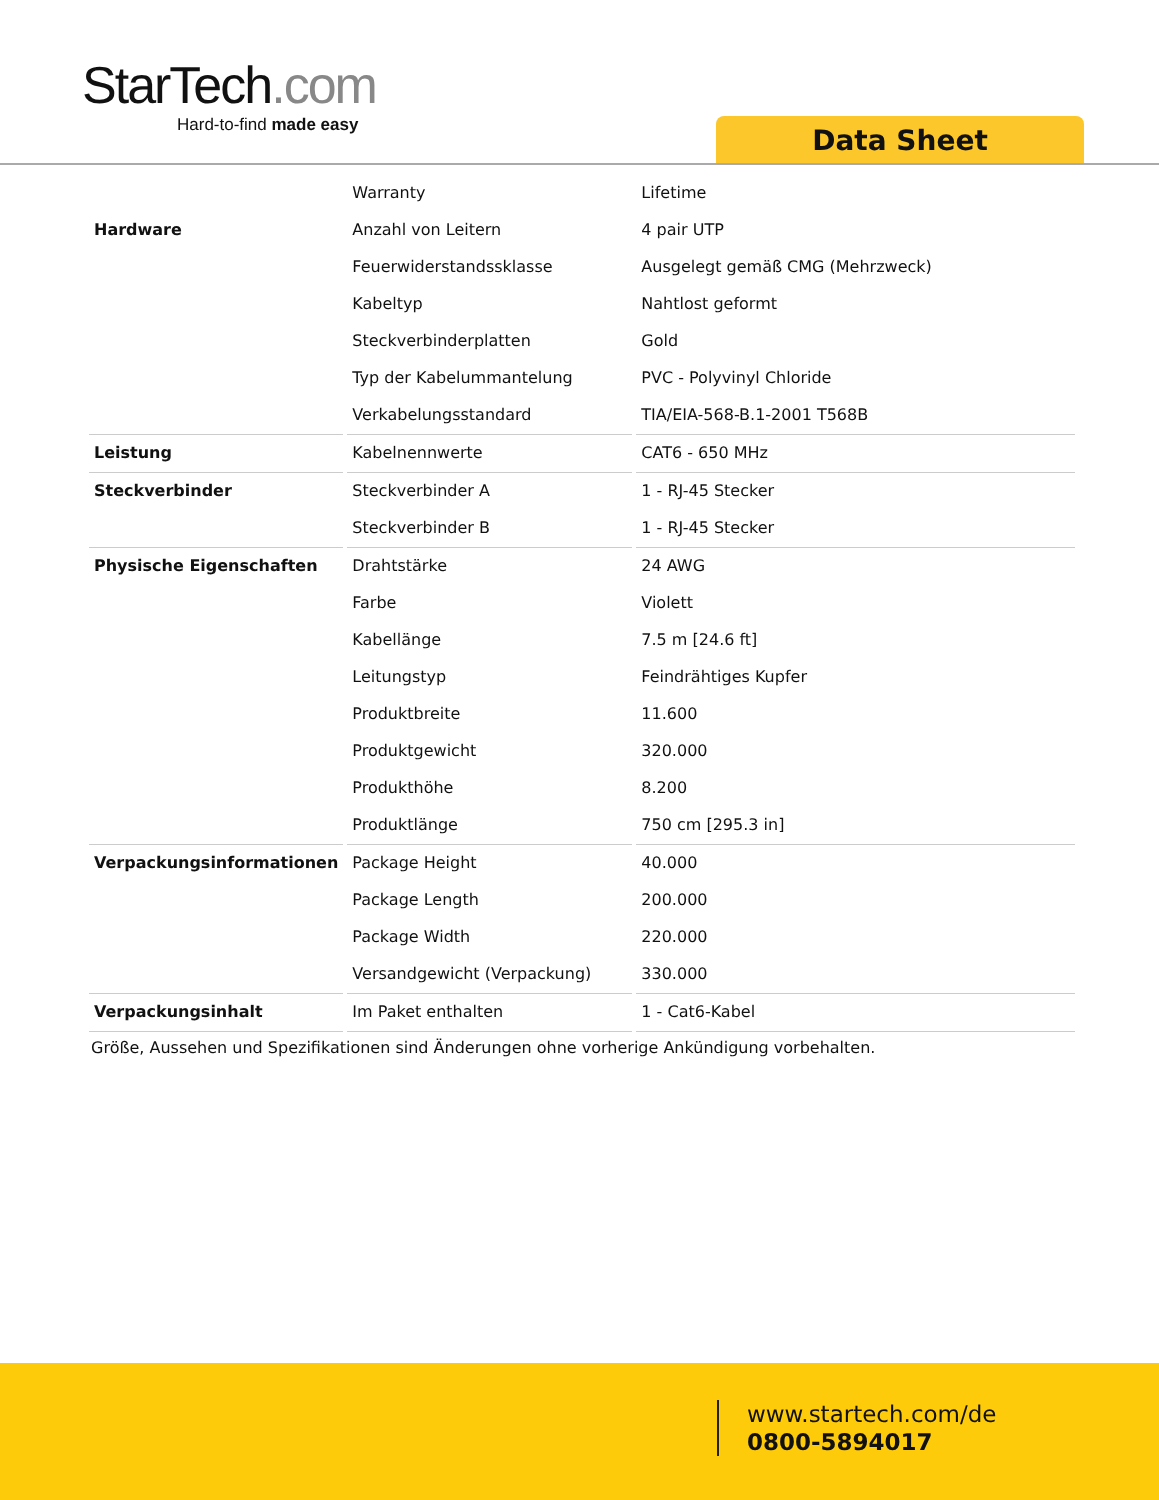StarTech.com
Hard-to-find made easy
Data Sheet
| | Warranty | Lifetime |
| Hardware | Anzahl von Leitern | 4 pair UTP |
| | Feuerwiderstandssklasse | Ausgelegt gemäß CMG (Mehrzweck) |
| | Kabeltyp | Nahtlost geformt |
| | Steckverbinderplatten | Gold |
| | Typ der Kabelummantelung | PVC - Polyvinyl Chloride |
| | Verkabelungsstandard | TIA/EIA-568-B.1-2001 T568B |
| Leistung | Kabelnennwerte | CAT6 - 650 MHz |
| Steckverbinder | Steckverbinder A | 1 - RJ-45 Stecker |
| | Steckverbinder B | 1 - RJ-45 Stecker |
| Physische Eigenschaften | Drahtstärke | 24 AWG |
| | Farbe | Violett |
| | Kabellänge | 7.5 m [24.6 ft] |
| | Leitungstyp | Feindrähtiges Kupfer |
| | Produktbreite | 11.600 |
| | Produktgewicht | 320.000 |
| | Produkthöhe | 8.200 |
| | Produktlänge | 750 cm [295.3 in] |
| Verpackungsinformationen | Package Height | 40.000 |
| | Package Length | 200.000 |
| | Package Width | 220.000 |
| | Versandgewicht (Verpackung) | 330.000 |
| Verpackungsinhalt | Im Paket enthalten | 1 - Cat6-Kabel |
Größe, Aussehen und Spezifikationen sind Änderungen ohne vorherige Ankündigung vorbehalten.
www.startech.com/de
0800-5894017